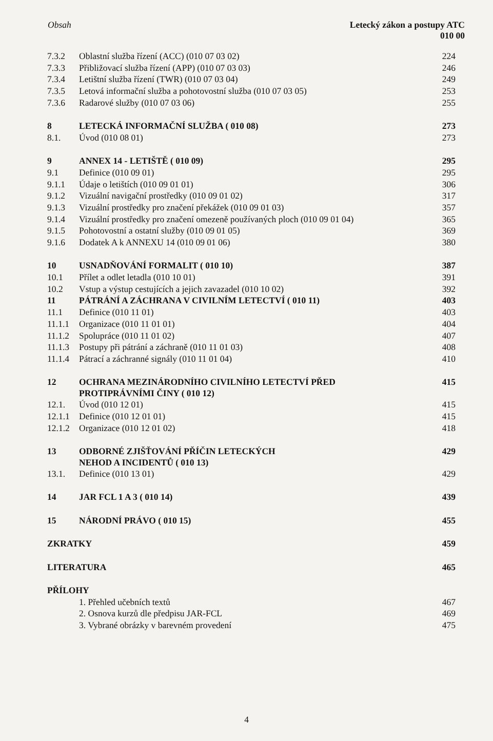Obsah Letecký zákon a postupy ATC
010 00
| 7.3.2 | Oblastní služba řízení (ACC) (010 07 03 02) | 224 |
| 7.3.3 | Přibližovací služba řízení (APP) (010 07 03 03) | 246 |
| 7.3.4 | Letištní služba řízení (TWR) (010 07 03 04) | 249 |
| 7.3.5 | Letová informační služba a pohotovostní služba (010 07 03 05) | 253 |
| 7.3.6 | Radarové služby (010 07 03 06) | 255 |
| 8 | LETECKÁ INFORMAČNÍ SLUŽBA ( 010 08) | 273 |
| 8.1. | Úvod (010 08 01) | 273 |
| 9 | ANNEX 14 - LETIŠTĚ ( 010 09) | 295 |
| 9.1 | Definice (010 09 01) | 295 |
| 9.1.1 | Údaje o letištích (010 09 01 01) | 306 |
| 9.1.2 | Vizuální navigační prostředky (010 09 01 02) | 317 |
| 9.1.3 | Vizuální prostředky pro značení překážek (010 09 01 03) | 357 |
| 9.1.4 | Vizuální prostředky pro značení omezeně používaných ploch (010 09 01 04) | 365 |
| 9.1.5 | Pohotovostní a ostatní služby (010 09 01 05) | 369 |
| 9.1.6 | Dodatek A k ANNEXU 14 (010 09 01 06) | 380 |
| 10 | USNADŇOVÁNÍ FORMALIT ( 010 10) | 387 |
| 10.1 | Přílet a odlet letadla (010 10 01) | 391 |
| 10.2 | Vstup a výstup cestujících a jejich zavazadel (010 10 02) | 392 |
| 11 | PÁTRÁNÍ A ZÁCHRANA V CIVILNÍM LETECTVÍ ( 010 11) | 403 |
| 11.1 | Definice (010 11 01) | 403 |
| 11.1.1 | Organizace (010 11 01 01) | 404 |
| 11.1.2 | Spolupráce (010 11 01 02) | 407 |
| 11.1.3 | Postupy při pátrání a záchraně (010 11 01 03) | 408 |
| 11.1.4 | Pátrací a záchranné signály (010 11 01 04) | 410 |
| 12 | OCHRANA MEZINÁRODNÍHO CIVILNÍHO LETECTVÍ PŘED PROTIPRÁVNÍMI ČINY ( 010 12) | 415 |
| 12.1. | Úvod (010 12 01) | 415 |
| 12.1.1 | Definice (010 12 01 01) | 415 |
| 12.1.2 | Organizace (010 12 01 02) | 418 |
| 13 | ODBORNÉ ZJIŠŤOVÁNÍ PŘÍČIN LETECKÝCH NEHOD A INCIDENTŮ ( 010 13) | 429 |
| 13.1. | Definice (010 13 01) | 429 |
| 14 | JAR FCL 1 A 3 ( 010 14) | 439 |
| 15 | NÁRODNÍ PRÁVO ( 010 15) | 455 |
| ZKRATKY | | 459 |
| LITERATURA | | 465 |
| PŘÍLOHY | | |
| | 1. Přehled učebních textů | 467 |
| | 2. Osnova kurzů dle předpisu JAR-FCL | 469 |
| | 3. Vybrané obrázky v barevném provedení | 475 |
4